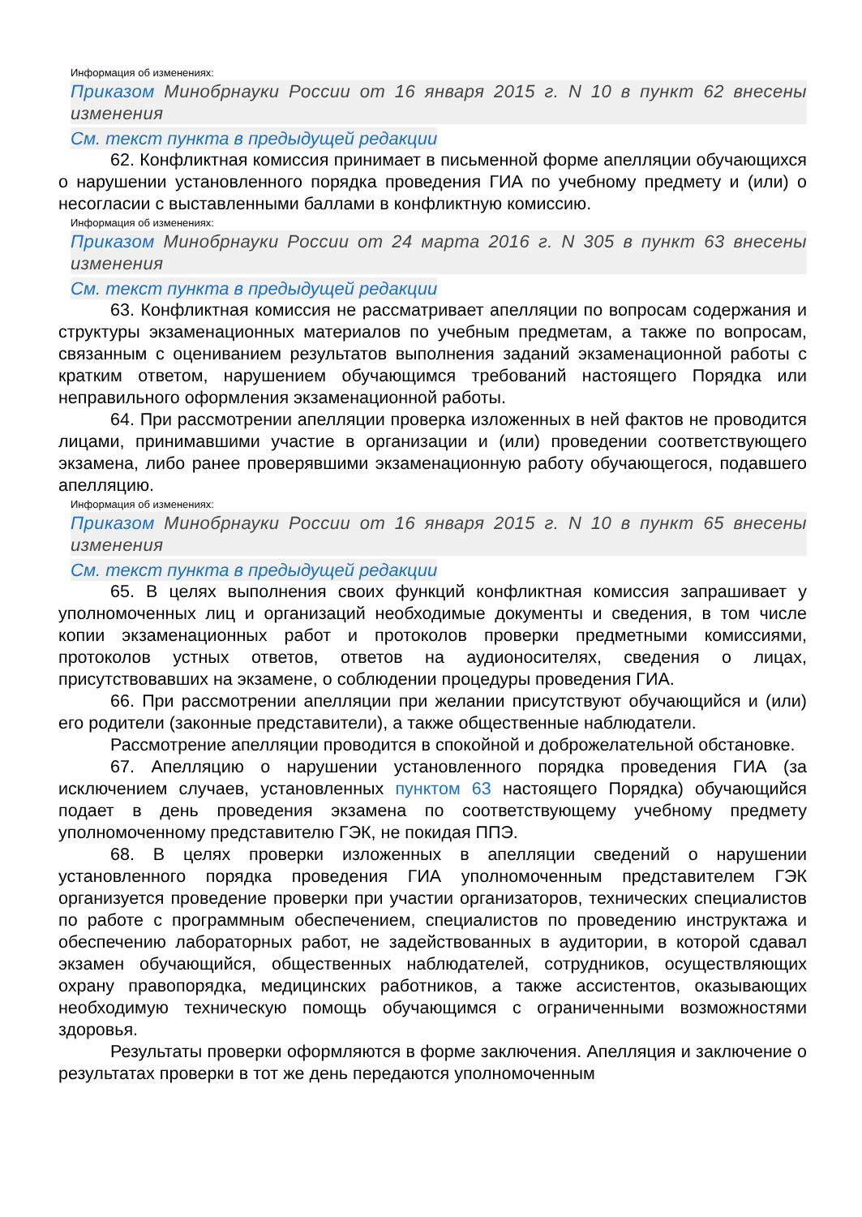Информация об изменениях:
Приказом Минобрнауки России от 16 января 2015 г. N 10 в пункт 62 внесены изменения
См. текст пункта в предыдущей редакции
62. Конфликтная комиссия принимает в письменной форме апелляции обучающихся о нарушении установленного порядка проведения ГИА по учебному предмету и (или) о несогласии с выставленными баллами в конфликтную комиссию.
Информация об изменениях:
Приказом Минобрнауки России от 24 марта 2016 г. N 305 в пункт 63 внесены изменения
См. текст пункта в предыдущей редакции
63. Конфликтная комиссия не рассматривает апелляции по вопросам содержания и структуры экзаменационных материалов по учебным предметам, а также по вопросам, связанным с оцениванием результатов выполнения заданий экзаменационной работы с кратким ответом, нарушением обучающимся требований настоящего Порядка или неправильного оформления экзаменационной работы.
64. При рассмотрении апелляции проверка изложенных в ней фактов не проводится лицами, принимавшими участие в организации и (или) проведении соответствующего экзамена, либо ранее проверявшими экзаменационную работу обучающегося, подавшего апелляцию.
Информация об изменениях:
Приказом Минобрнауки России от 16 января 2015 г. N 10 в пункт 65 внесены изменения
См. текст пункта в предыдущей редакции
65. В целях выполнения своих функций конфликтная комиссия запрашивает у уполномоченных лиц и организаций необходимые документы и сведения, в том числе копии экзаменационных работ и протоколов проверки предметными комиссиями, протоколов устных ответов, ответов на аудионосителях, сведения о лицах, присутствовавших на экзамене, о соблюдении процедуры проведения ГИА.
66. При рассмотрении апелляции при желании присутствуют обучающийся и (или) его родители (законные представители), а также общественные наблюдатели.
Рассмотрение апелляции проводится в спокойной и доброжелательной обстановке.
67. Апелляцию о нарушении установленного порядка проведения ГИА (за исключением случаев, установленных пунктом 63 настоящего Порядка) обучающийся подает в день проведения экзамена по соответствующему учебному предмету уполномоченному представителю ГЭК, не покидая ППЭ.
68. В целях проверки изложенных в апелляции сведений о нарушении установленного порядка проведения ГИА уполномоченным представителем ГЭК организуется проведение проверки при участии организаторов, технических специалистов по работе с программным обеспечением, специалистов по проведению инструктажа и обеспечению лабораторных работ, не задействованных в аудитории, в которой сдавал экзамен обучающийся, общественных наблюдателей, сотрудников, осуществляющих охрану правопорядка, медицинских работников, а также ассистентов, оказывающих необходимую техническую помощь обучающимся с ограниченными возможностями здоровья.
Результаты проверки оформляются в форме заключения. Апелляция и заключение о результатах проверки в тот же день передаются уполномоченным